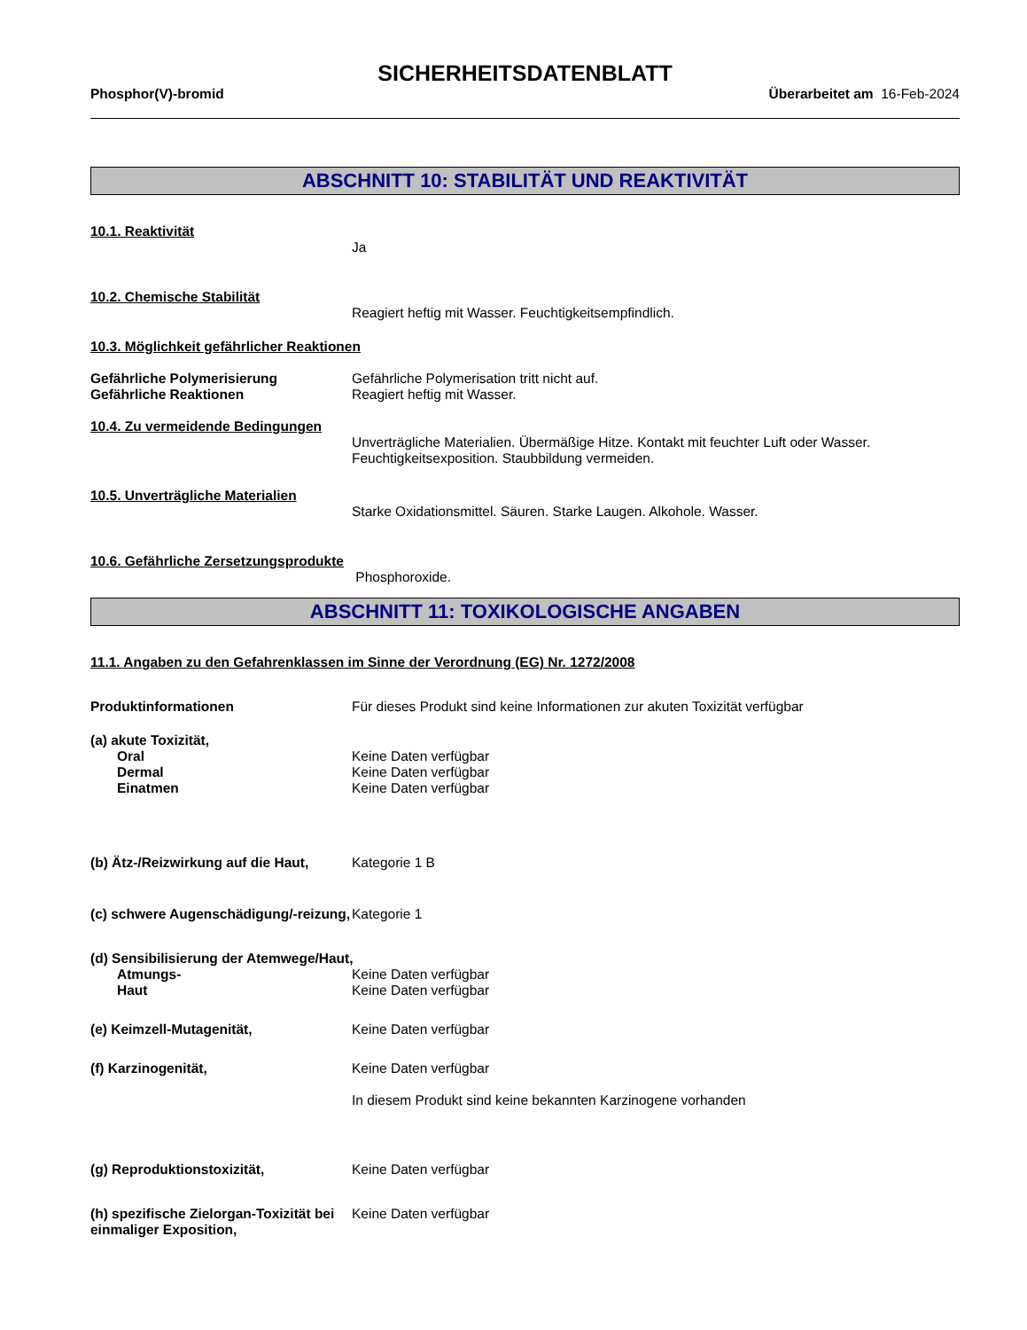SICHERHEITSDATENBLATT
Phosphor(V)-bromid Überarbeitet am 16-Feb-2024
ABSCHNITT 10: STABILITÄT UND REAKTIVITÄT
10.1. Reaktivität
Ja
10.2. Chemische Stabilität
Reagiert heftig mit Wasser. Feuchtigkeitsempfindlich.
10.3. Möglichkeit gefährlicher Reaktionen
Gefährliche Polymerisierung Gefährliche Polymerisation tritt nicht auf.
Gefährliche Reaktionen Reagiert heftig mit Wasser.
10.4. Zu vermeidende Bedingungen
Unverträgliche Materialien. Übermäßige Hitze. Kontakt mit feuchter Luft oder Wasser. Feuchtigkeitsexposition. Staubbildung vermeiden.
10.5. Unverträgliche Materialien
Starke Oxidationsmittel. Säuren. Starke Laugen. Alkohole. Wasser.
10.6. Gefährliche Zersetzungsprodukte
Phosphoroxide.
ABSCHNITT 11: TOXIKOLOGISCHE ANGABEN
11.1. Angaben zu den Gefahrenklassen im Sinne der Verordnung (EG) Nr. 1272/2008
Produktinformationen Für dieses Produkt sind keine Informationen zur akuten Toxizität verfügbar
(a) akute Toxizität,
Oral Keine Daten verfügbar
Dermal Keine Daten verfügbar
Einatmen Keine Daten verfügbar
(b) Ätz-/Reizwirkung auf die Haut,
Kategorie 1 B
(c) schwere Augenschädigung/-reizung,
Kategorie 1
(d) Sensibilisierung der Atemwege/Haut,
Atmungs- Keine Daten verfügbar
Haut Keine Daten verfügbar
(e) Keimzell-Mutagenität, Keine Daten verfügbar
(f) Karzinogenität, Keine Daten verfügbar
In diesem Produkt sind keine bekannten Karzinogene vorhanden
(g) Reproduktionstoxizität, Keine Daten verfügbar
(h) spezifische Zielorgan-Toxizität bei einmaliger Exposition,
Keine Daten verfügbar